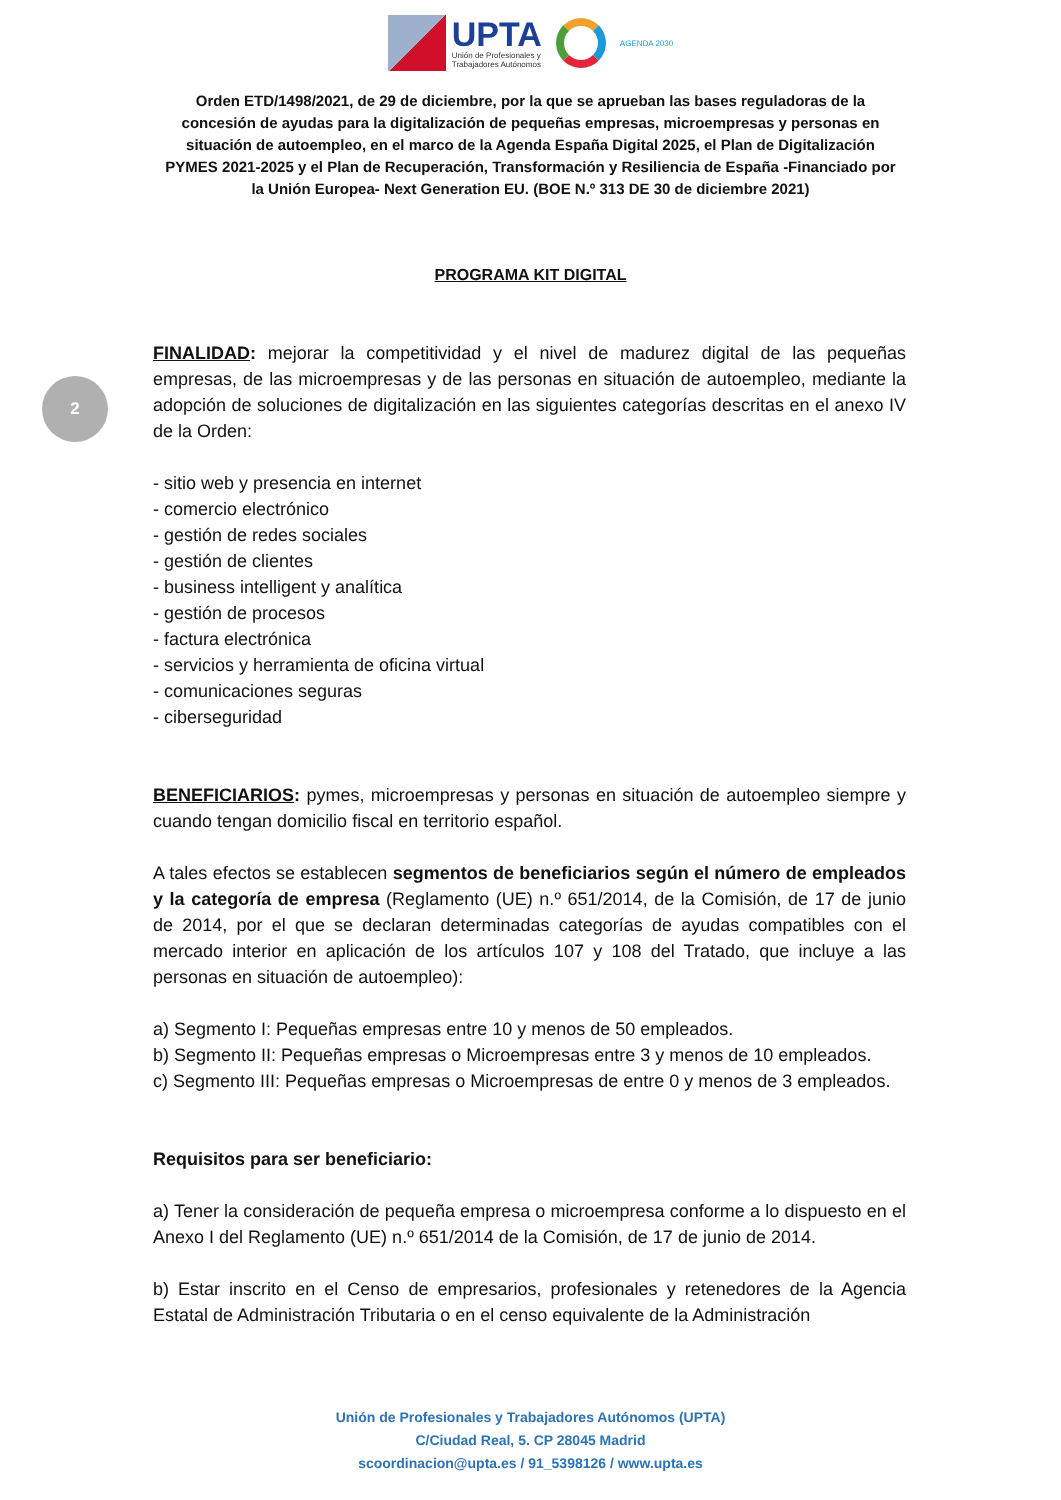UPTA
Unión de Profesionales y
Trabajadores Autónomos
AGENDA 2030
Orden ETD/1498/2021, de 29 de diciembre, por la que se aprueban las bases reguladoras de la concesión de ayudas para la digitalización de pequeñas empresas, microempresas y personas en situación de autoempleo, en el marco de la Agenda España Digital 2025, el Plan de Digitalización PYMES 2021-2025 y el Plan de Recuperación, Transformación y Resiliencia de España -Financiado por la Unión Europea- Next Generation EU. (BOE N.º 313 DE 30 de diciembre 2021)
PROGRAMA KIT DIGITAL
2
FINALIDAD: mejorar la competitividad y el nivel de madurez digital de las pequeñas empresas, de las microempresas y de las personas en situación de autoempleo, mediante la adopción de soluciones de digitalización en las siguientes categorías descritas en el anexo IV de la Orden:
- sitio web y presencia en internet
- comercio electrónico
- gestión de redes sociales
- gestión de clientes
- business intelligent y analítica
- gestión de procesos
- factura electrónica
- servicios y herramienta de oficina virtual
- comunicaciones seguras
- ciberseguridad
BENEFICIARIOS: pymes, microempresas y personas en situación de autoempleo siempre y cuando tengan domicilio fiscal en territorio español.
A tales efectos se establecen segmentos de beneficiarios según el número de empleados y la categoría de empresa (Reglamento (UE) n.º 651/2014, de la Comisión, de 17 de junio de 2014, por el que se declaran determinadas categorías de ayudas compatibles con el mercado interior en aplicación de los artículos 107 y 108 del Tratado, que incluye a las personas en situación de autoempleo):
a) Segmento I: Pequeñas empresas entre 10 y menos de 50 empleados.
b) Segmento II: Pequeñas empresas o Microempresas entre 3 y menos de 10 empleados.
c) Segmento III: Pequeñas empresas o Microempresas de entre 0 y menos de 3 empleados.
Requisitos para ser beneficiario:
a) Tener la consideración de pequeña empresa o microempresa conforme a lo dispuesto en el Anexo I del Reglamento (UE) n.º 651/2014 de la Comisión, de 17 de junio de 2014.
b) Estar inscrito en el Censo de empresarios, profesionales y retenedores de la Agencia Estatal de Administración Tributaria o en el censo equivalente de la Administración
Unión de Profesionales y Trabajadores Autónomos (UPTA)
C/Ciudad Real, 5. CP 28045 Madrid
scoordinacion@upta.es / 91_5398126 / www.upta.es